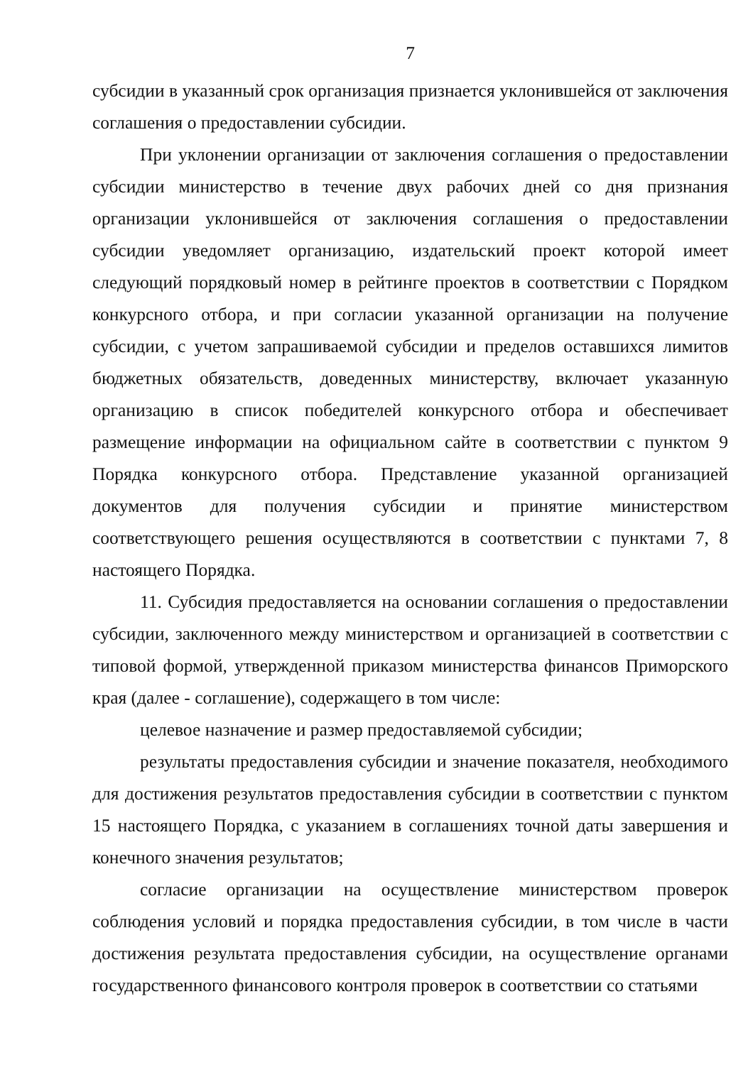7
субсидии в указанный срок организация признается уклонившейся от заключения соглашения о предоставлении субсидии.
При уклонении организации от заключения соглашения о предоставлении субсидии министерство в течение двух рабочих дней со дня признания организации уклонившейся от заключения соглашения о предоставлении субсидии уведомляет организацию, издательский проект которой имеет следующий порядковый номер в рейтинге проектов в соответствии с Порядком конкурсного отбора, и при согласии указанной организации на получение субсидии, с учетом запрашиваемой субсидии и пределов оставшихся лимитов бюджетных обязательств, доведенных министерству, включает указанную организацию в список победителей конкурсного отбора и обеспечивает размещение информации на официальном сайте в соответствии с пунктом 9 Порядка конкурсного отбора. Представление указанной организацией документов для получения субсидии и принятие министерством соответствующего решения осуществляются в соответствии с пунктами 7, 8 настоящего Порядка.
11. Субсидия предоставляется на основании соглашения о предоставлении субсидии, заключенного между министерством и организацией в соответствии с типовой формой, утвержденной приказом министерства финансов Приморского края (далее - соглашение), содержащего в том числе:
целевое назначение и размер предоставляемой субсидии;
результаты предоставления субсидии и значение показателя, необходимого для достижения результатов предоставления субсидии в соответствии с пунктом 15 настоящего Порядка, с указанием в соглашениях точной даты завершения и конечного значения результатов;
согласие организации на осуществление министерством проверок соблюдения условий и порядка предоставления субсидии, в том числе в части достижения результата предоставления субсидии, на осуществление органами государственного финансового контроля проверок в соответствии со статьями